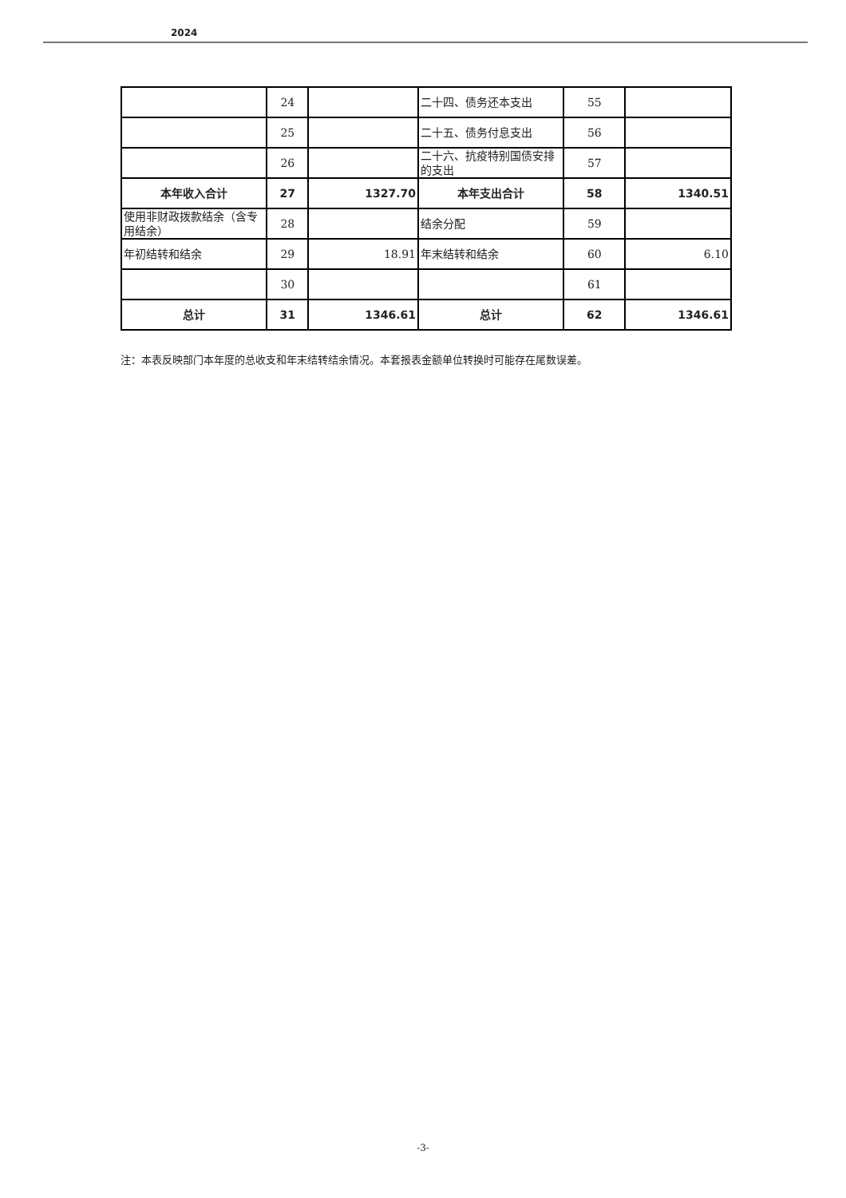2024
| | 24 | | 二十四、债务还本支出 | 55 | |
| | 25 | | 二十五、债务付息支出 | 56 | |
| | 26 | | 二十六、抗疫特别国债安排的支出 | 57 | |
| 本年收入合计 | 27 | 1327.70 | 本年支出合计 | 58 | 1340.51 |
| 使用非财政拨款结余（含专用结余） | 28 | | 结余分配 | 59 | |
| 年初结转和结余 | 29 | 18.91 | 年末结转和结余 | 60 | 6.10 |
| | 30 | | | 61 | |
| 总计 | 31 | 1346.61 | 总计 | 62 | 1346.61 |
注：本表反映部门本年度的总收支和年末结转结余情况。本套报表金额单位转换时可能存在尾数误差。
-3-